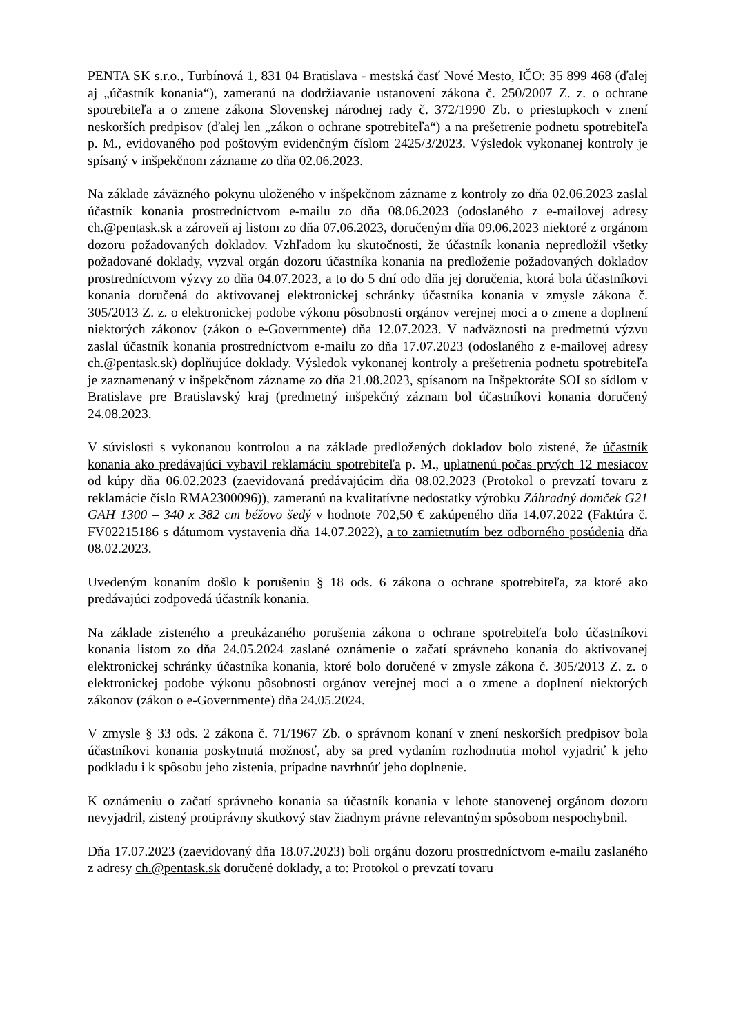PENTA SK s.r.o., Turbínová 1, 831 04 Bratislava - mestská časť Nové Mesto, IČO: 35 899 468 (ďalej aj „účastník konania“), zameranú na dodržiavanie ustanovení zákona č. 250/2007 Z. z. o ochrane spotrebiteľa a o zmene zákona Slovenskej národnej rady č. 372/1990 Zb. o priestupkoch v znení neskorších predpisov (ďalej len „zákon o ochrane spotrebiteľa“) a na prešetrenie podnetu spotrebiteľa p. M., evidovaného pod poštovým evidenčným číslom 2425/3/2023. Výsledok vykonanej kontroly je spísaný v inšpekčnom zázname zo dňa 02.06.2023.
Na základe záväzného pokynu uloženého v inšpekčnom zázname z kontroly zo dňa 02.06.2023 zaslal účastník konania prostredníctvom e-mailu zo dňa 08.06.2023 (odoslaného z e-mailovej adresy ch.@pentask.sk a zároveň aj listom zo dňa 07.06.2023, doručeným dňa 09.06.2023 niektoré z orgánom dozoru požadovaných dokladov. Vzhľadom ku skutočnosti, že účastník konania nepredložil všetky požadované doklady, vyzval orgán dozoru účastníka konania na predloženie požadovaných dokladov prostredníctvom výzvy zo dňa 04.07.2023, a to do 5 dní odo dňa jej doručenia, ktorá bola účastníkovi konania doručená do aktivovanej elektronickej schránky účastníka konania v zmysle zákona č. 305/2013 Z. z. o elektronickej podobe výkonu pôsobnosti orgánov verejnej moci a o zmene a doplnení niektorých zákonov (zákon o e-Governmente) dňa 12.07.2023. V nadväznosti na predmetnú výzvu zaslal účastník konania prostredníctvom e-mailu zo dňa 17.07.2023 (odoslaného z e-mailovej adresy ch.@pentask.sk) doplňujúce doklady. Výsledok vykonanej kontroly a prešetrenia podnetu spotrebiteľa je zaznamenaný v inšpekčnom zázname zo dňa 21.08.2023, spísanom na Inšpektoráte SOI so sídlom v Bratislave pre Bratislavský kraj (predmetný inšpekčný záznam bol účastníkovi konania doručený 24.08.2023.
V súvislosti s vykonanou kontrolou a na základe predložených dokladov bolo zistené, že účastník konania ako predávajúci vybavil reklamáciu spotrebiteľa p. M., uplatnenú počas prvých 12 mesiacov od kúpy dňa 06.02.2023 (zaevidovaná predávajúcim dňa 08.02.2023 (Protokol o prevzatí tovaru z reklamácie číslo RMA2300096)), zameranú na kvalitatívne nedostatky výrobku Záhradný domček G21 GAH 1300 – 340 x 382 cm béžovo šedý v hodnote 702,50 € zakúpeného dňa 14.07.2022 (Faktúra č. FV02215186 s dátumom vystavenia dňa 14.07.2022), a to zamietnutím bez odborného posúdenia dňa 08.02.2023.
Uvedeným konaním došlo k porušeniu § 18 ods. 6 zákona o ochrane spotrebiteľa, za ktoré ako predávajúci zodpovedá účastník konania.
Na základe zisteného a preukázaného porušenia zákona o ochrane spotrebiteľa bolo účastníkovi konania listom zo dňa 24.05.2024 zaslané oznámenie o začatí správneho konania do aktivovanej elektronickej schránky účastníka konania, ktoré bolo doručené v zmysle zákona č. 305/2013 Z. z. o elektronickej podobe výkonu pôsobnosti orgánov verejnej moci a o zmene a doplnení niektorých zákonov (zákon o e-Governmente) dňa 24.05.2024.
V zmysle § 33 ods. 2 zákona č. 71/1967 Zb. o správnom konaní v znení neskorších predpisov bola účastníkovi konania poskytnutá možnosť, aby sa pred vydaním rozhodnutia mohol vyjadriť k jeho podkladu i k spôsobu jeho zistenia, prípadne navrhnúť jeho doplnenie.
K oznámeniu o začatí správneho konania sa účastník konania v lehote stanovenej orgánom dozoru nevyjadril, zistený protiprávny skutkový stav žiadnym právne relevantným spôsobom nespochybnil.
Dňa 17.07.2023 (zaevidovaný dňa 18.07.2023) boli orgánu dozoru prostredníctvom e-mailu zaslaného z adresy ch.@pentask.sk doručené doklady, a to: Protokol o prevzatí tovaru